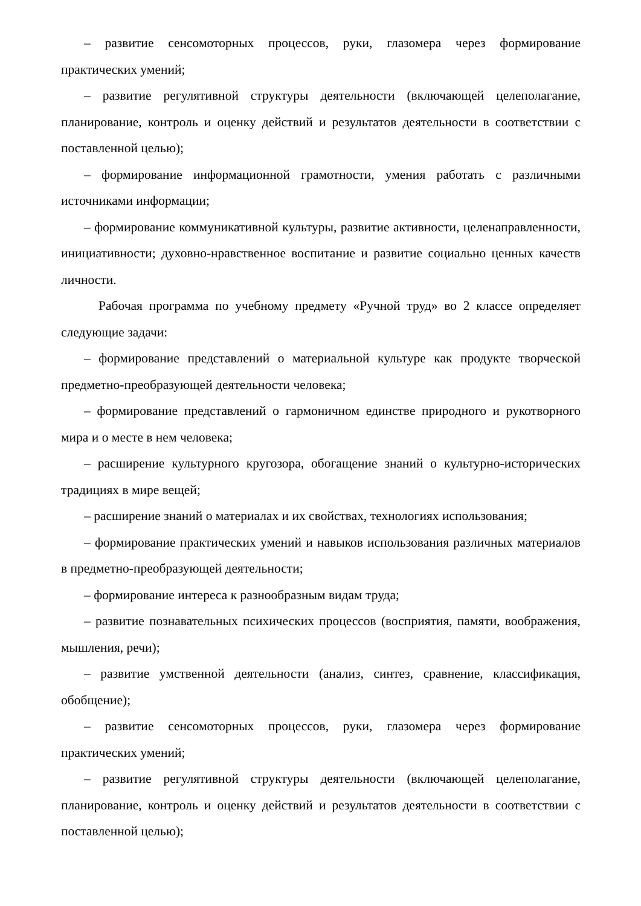– развитие сенсомоторных процессов, руки, глазомера через формирование практических умений;
– развитие регулятивной структуры деятельности (включающей целеполагание, планирование, контроль и оценку действий и результатов деятельности в соответствии с поставленной целью);
– формирование информационной грамотности, умения работать с различными источниками информации;
– формирование коммуникативной культуры, развитие активности, целенаправленности, инициативности; духовно-нравственное воспитание и развитие социально ценных качеств личности.
Рабочая программа по учебному предмету «Ручной труд» во 2 классе определяет следующие задачи:
– формирование представлений о материальной культуре как продукте творческой предметно-преобразующей деятельности человека;
– формирование представлений о гармоничном единстве природного и рукотворного мира и о месте в нем человека;
– расширение культурного кругозора, обогащение знаний о культурно-исторических традициях в мире вещей;
– расширение знаний о материалах и их свойствах, технологиях использования;
– формирование практических умений и навыков использования различных материалов в предметно-преобразующей деятельности;
– формирование интереса к разнообразным видам труда;
– развитие познавательных психических процессов (восприятия, памяти, воображения, мышления, речи);
– развитие умственной деятельности (анализ, синтез, сравнение, классификация, обобщение);
– развитие сенсомоторных процессов, руки, глазомера через формирование практических умений;
– развитие регулятивной структуры деятельности (включающей целеполагание, планирование, контроль и оценку действий и результатов деятельности в соответствии с поставленной целью);